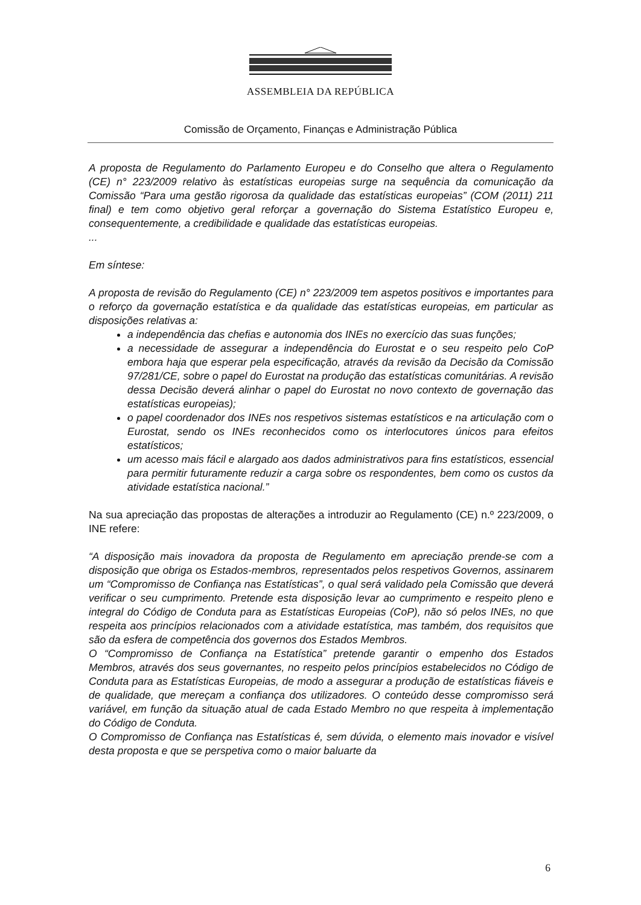ASSEMBLEIA DA REPÚBLICA
Comissão de Orçamento, Finanças e Administração Pública
A proposta de Regulamento do Parlamento Europeu e do Conselho que altera o Regulamento (CE) n° 223/2009 relativo às estatísticas europeias surge na sequência da comunicação da Comissão “Para uma gestão rigorosa da qualidade das estatísticas europeias” (COM (2011) 211 final) e tem como objetivo geral reforçar a governação do Sistema Estatístico Europeu e, consequentemente, a credibilidade e qualidade das estatísticas europeias.
...
Em síntese:
A proposta de revisão do Regulamento (CE) n° 223/2009 tem aspetos positivos e importantes para o reforço da governação estatística e da qualidade das estatísticas europeias, em particular as disposições relativas a:
a independência das chefias e autonomia dos INEs no exercício das suas funções;
a necessidade de assegurar a independência do Eurostat e o seu respeito pelo CoP embora haja que esperar pela especificação, através da revisão da Decisão da Comissão 97/281/CE, sobre o papel do Eurostat na produção das estatísticas comunitárias. A revisão dessa Decisão deverá alinhar o papel do Eurostat no novo contexto de governação das estatísticas europeias);
o papel coordenador dos INEs nos respetivos sistemas estatísticos e na articulação com o Eurostat, sendo os INEs reconhecidos como os interlocutores únicos para efeitos estatísticos;
um acesso mais fácil e alargado aos dados administrativos para fins estatísticos, essencial para permitir futuramente reduzir a carga sobre os respondentes, bem como os custos da atividade estatística nacional.”
Na sua apreciação das propostas de alterações a introduzir ao Regulamento (CE) n.º 223/2009, o INE refere:
“A disposição mais inovadora da proposta de Regulamento em apreciação prende-se com a disposição que obriga os Estados-membros, representados pelos respetivos Governos, assinarem um “Compromisso de Confiança nas Estatísticas”, o qual será validado pela Comissão que deverá verificar o seu cumprimento. Pretende esta disposição levar ao cumprimento e respeito pleno e integral do Código de Conduta para as Estatísticas Europeias (CoP), não só pelos INEs, no que respeita aos princípios relacionados com a atividade estatística, mas também, dos requisitos que são da esfera de competência dos governos dos Estados Membros.
O “Compromisso de Confiança na Estatística” pretende garantir o empenho dos Estados Membros, através dos seus governantes, no respeito pelos princípios estabelecidos no Código de Conduta para as Estatísticas Europeias, de modo a assegurar a produção de estatísticas fiáveis e de qualidade, que mereçam a confiança dos utilizadores. O conteúdo desse compromisso será variável, em função da situação atual de cada Estado Membro no que respeita à implementação do Código de Conduta.
O Compromisso de Confiança nas Estatísticas é, sem dúvida, o elemento mais inovador e visível desta proposta e que se perspetiva como o maior baluarte da
6